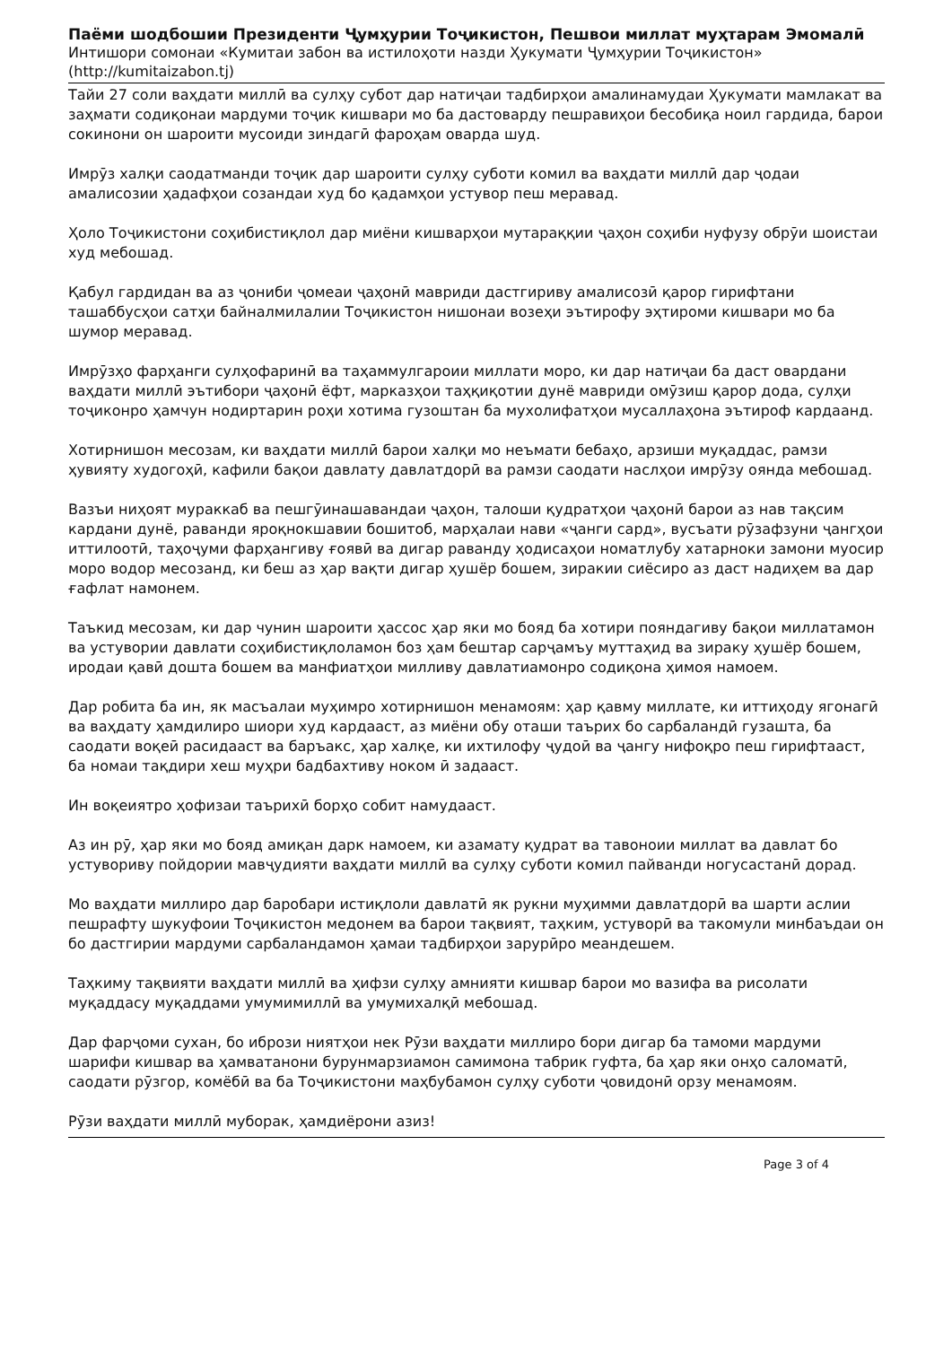Паёми шодбошии Президенти Ҷумҳурии Тоҷикистон, Пешвои миллат муҳтарам Эмомалӣ
Интишори сомонаи «Кумитаи забон ва истилоҳоти назди Ҳукумати Ҷумҳурии Тоҷикистон»
(http://kumitaizabon.tj)
Тайи 27 соли ваҳдати миллӣ ва сулҳу субот дар натиҷаи тадбирҳои амалинамудаи Ҳукумати мамлакат ва заҳмати содиқонаи мардуми тоҷик кишвари мо ба дастоварду пешравиҳои бесобиқа ноил гардида, барои сокинони он шароити мусоиди зиндагӣ фароҳам оварда шуд.
Имрӯз халқи саодатманди тоҷик дар шароити сулҳу суботи комил ва ваҳдати миллӣ дар ҷодаи амалисозии ҳадафҳои созандаи худ бо қадамҳои устувор пеш меравад.
Ҳоло Тоҷикистони соҳибистиқлол дар миёни кишварҳои мутараққии ҷаҳон соҳиби нуфузу обрӯи шоистаи худ мебошад.
Қабул гардидан ва аз ҷониби ҷомеаи ҷаҳонӣ мавриди дастгириву амалисозӣ қарор гирифтани ташаббусҳои сатҳи байналмилалии Тоҷикистон нишонаи возеҳи эътирофу эҳтироми кишвари мо ба шумор меравад.
Имрӯзҳо фарҳанги сулҳофаринӣ ва таҳаммулгароии миллати моро, ки дар натиҷаи ба даст овардани ваҳдати миллӣ эътибори ҷаҳонӣ ёфт, марказҳои таҳқиқотии дунё мавриди омӯзиш қарор дода, сулҳи тоҷиконро ҳамчун нодиртарин роҳи хотима гузоштан ба мухолифатҳои мусаллаҳона эътироф кардаанд.
Хотирнишон месозам, ки ваҳдати миллӣ барои халқи мо неъмати бебаҳо, арзиши муқаддас, рамзи ҳувияту худогоҳӣ, кафили бақои давлату давлатдорӣ ва рамзи саодати наслҳои имрӯзу оянда мебошад.
Вазъи ниҳоят мураккаб ва пешгӯинашавандаи ҷаҳон, талоши қудратҳои ҷаҳонӣ барои аз нав тақсим кардани дунё, раванди яроқнокшавии бошитоб, марҳалаи нави «ҷанги сард», вусъати рӯзафзуни ҷангҳои иттилоотӣ, таҳоҷуми фарҳангиву ғоявӣ ва дигар раванду ҳодисаҳои номатлубу хатарноки замони муосир моро водор месозанд, ки беш аз ҳар вақти дигар ҳушёр бошем, зиракии сиёсиро аз даст надиҳем ва дар ғафлат намонем.
Таъкид месозам, ки дар чунин шароити ҳассос ҳар яки мо бояд ба хотири пояндагиву бақои миллатамон ва устувории давлати соҳибистиқлоламон боз ҳам бештар сарҷамъу муттаҳид ва зираку ҳушёр бошем, иродаи қавӣ дошта бошем ва манфиатҳои милливу давлатиамонро содиқона ҳимоя намоем.
Дар робита ба ин, як масъалаи муҳимро хотирнишон менамоям: ҳар қавму миллате, ки иттиҳоду ягонагӣ ва ваҳдату ҳамдилиро шиори худ кардааст, аз миёни обу оташи таърих бо сарбаландӣ гузашта, ба саодати воқеӣ расидааст ва баръакс, ҳар халқе, ки ихтилофу ҷудоӣ ва ҷангу нифоқро пеш гирифтааст, ба номаи тақдири хеш муҳри бадбахтиву ноком ӣ задааст.
Ин воқеиятро ҳофизаи таърихӣ борҳо собит намудааст.
Аз ин рӯ, ҳар яки мо бояд амиқан дарк намоем, ки азамату қудрат ва тавоноии миллат ва давлат бо устувориву пойдории мавҷудияти ваҳдати миллӣ ва сулҳу суботи комил пайванди ногусастанӣ дорад.
Мо ваҳдати миллиро дар баробари истиқлоли давлатӣ як рукни муҳимми давлатдорӣ ва шарти аслии пешрафту шукуфоии Тоҷикистон медонем ва барои тақвият, таҳким, устуворӣ ва такомули минбаъдаи он бо дастгирии мардуми сарбаландамон ҳамаи тадбирҳои зарурӣро меандешем.
Таҳкиму тақвияти ваҳдати миллӣ ва ҳифзи сулҳу амнияти кишвар барои мо вазифа ва рисолати муқаддасу муқаддами умумимиллӣ ва умумихалқӣ мебошад.
Дар фарҷоми сухан, бо ибрози ниятҳои нек Рӯзи ваҳдати миллиро бори дигар ба тамоми мардуми шарифи кишвар ва ҳамватанони бурунмарзиамон самимона табрик гуфта, ба ҳар яки онҳо саломатӣ, саодати рӯзгор, комёбӣ ва ба Тоҷикистони маҳбубамон сулҳу суботи ҷовидонӣ орзу менамоям.
Рӯзи ваҳдати миллӣ муборак, ҳамдиёрони азиз!
Page 3 of 4